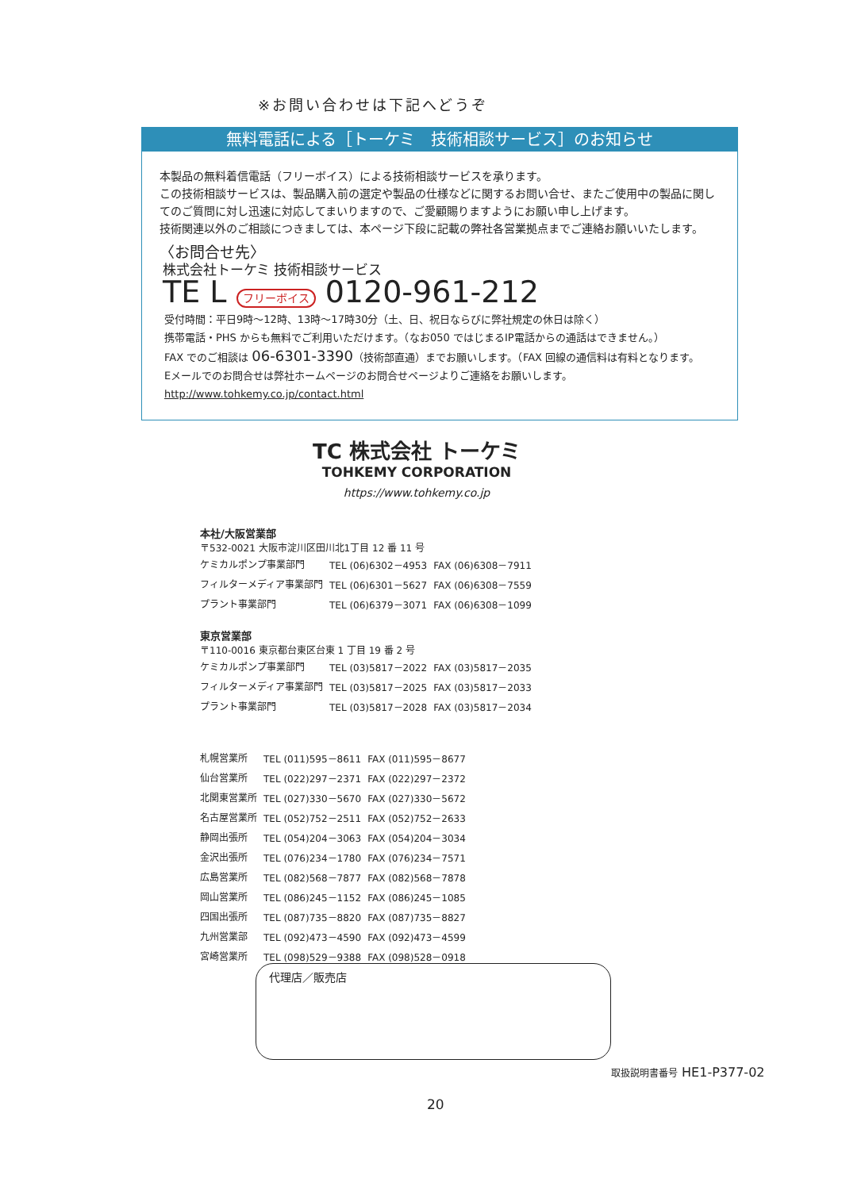※お問い合わせは下記へどうぞ
無料電話による［トーケミ　技術相談サービス］のお知らせ
本製品の無料着信電話（フリーボイス）による技術相談サービスを承ります。
この技術相談サービスは、製品購入前の選定や製品の仕様などに関するお問い合せ、またご使用中の製品に関してのご質問に対し迅速に対応してまいりますので、ご愛顧賜りますようにお願い申し上げます。
技術関連以外のご相談につきましては、本ページ下段に記載の弊社各営業拠点までご連絡お願いいたします。
〈お問合せ先〉
株式会社トーケミ 技術相談サービス
TE L フリーボイス 0120-961-212
受付時間：平日9時～12時、13時～17時30分（土、日、祝日ならびに弊社規定の休日は除く）
携帯電話・PHS からも無料でご利用いただけます。（なお050 ではじまるIP電話からの通話はできません。）
FAX でのご相談は 06-6301-3390（技術部直通）までお願いします。（FAX 回線の通信料は有料となります。
Eメールでのお問合せは弊社ホームページのお問合せページよりご連絡をお願いします。
http://www.tohkemy.co.jp/contact.html
TC 株式会社 トーケミ
TOHKEMY CORPORATION
https://www.tohkemy.co.jp
本社/大阪営業部
〒532-0021 大阪市淀川区田川北1丁目 12 番 11 号
| ケミカルポンプ事業部門 | TEL (06)6302－4953 | FAX (06)6308－7911 |
| フィルターメディア事業部門 | TEL (06)6301－5627 | FAX (06)6308－7559 |
| プラント事業部門 | TEL (06)6379－3071 | FAX (06)6308－1099 |
東京営業部
〒110-0016 東京都台東区台東 1 丁目 19 番 2 号
| ケミカルポンプ事業部門 | TEL (03)5817－2022 | FAX (03)5817－2035 |
| フィルターメディア事業部門 | TEL (03)5817－2025 | FAX (03)5817－2033 |
| プラント事業部門 | TEL (03)5817－2028 | FAX (03)5817－2034 |
| 札幌営業所 | TEL (011)595－8611 | FAX (011)595－8677 |
| 仙台営業所 | TEL (022)297－2371 | FAX (022)297－2372 |
| 北関東営業所 | TEL (027)330－5670 | FAX (027)330－5672 |
| 名古屋営業所 | TEL (052)752－2511 | FAX (052)752－2633 |
| 静岡出張所 | TEL (054)204－3063 | FAX (054)204－3034 |
| 金沢出張所 | TEL (076)234－1780 | FAX (076)234－7571 |
| 広島営業所 | TEL (082)568－7877 | FAX (082)568－7878 |
| 岡山営業所 | TEL (086)245－1152 | FAX (086)245－1085 |
| 四国出張所 | TEL (087)735－8820 | FAX (087)735－8827 |
| 九州営業部 | TEL (092)473－4590 | FAX (092)473－4599 |
| 宮崎営業所 | TEL (098)529－9388 | FAX (098)528－0918 |
代理店／販売店
取扱説明書番号 HE1-P377-02
20